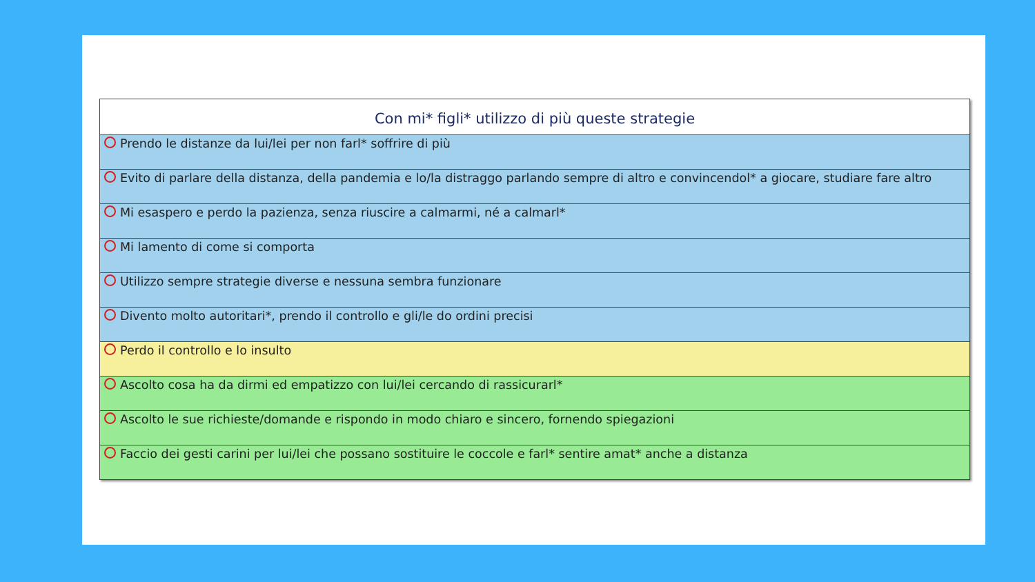| Con mi* figli* utilizzo di più queste strategie |
| --- |
| Prendo le distanze da lui/lei per non farl* soffrire di più |
| Evito di parlare della distanza, della pandemia e lo/la distraggo parlando sempre di altro e convincendol* a giocare, studiare fare altro |
| Mi esaspero e perdo la pazienza, senza riuscire a calmarmi, né a calmarl* |
| Mi lamento di come si comporta |
| Utilizzo sempre strategie diverse e nessuna sembra funzionare |
| Divento molto autoritari*, prendo il controllo e gli/le do ordini precisi |
| Perdo il controllo e lo insulto |
| Ascolto cosa ha da dirmi ed empatizzo con lui/lei cercando di rassicurarl* |
| Ascolto le sue richieste/domande e rispondo in modo chiaro e sincero, fornendo spiegazioni |
| Faccio dei gesti carini per lui/lei che possano sostituire le coccole e farl* sentire amat* anche a distanza |